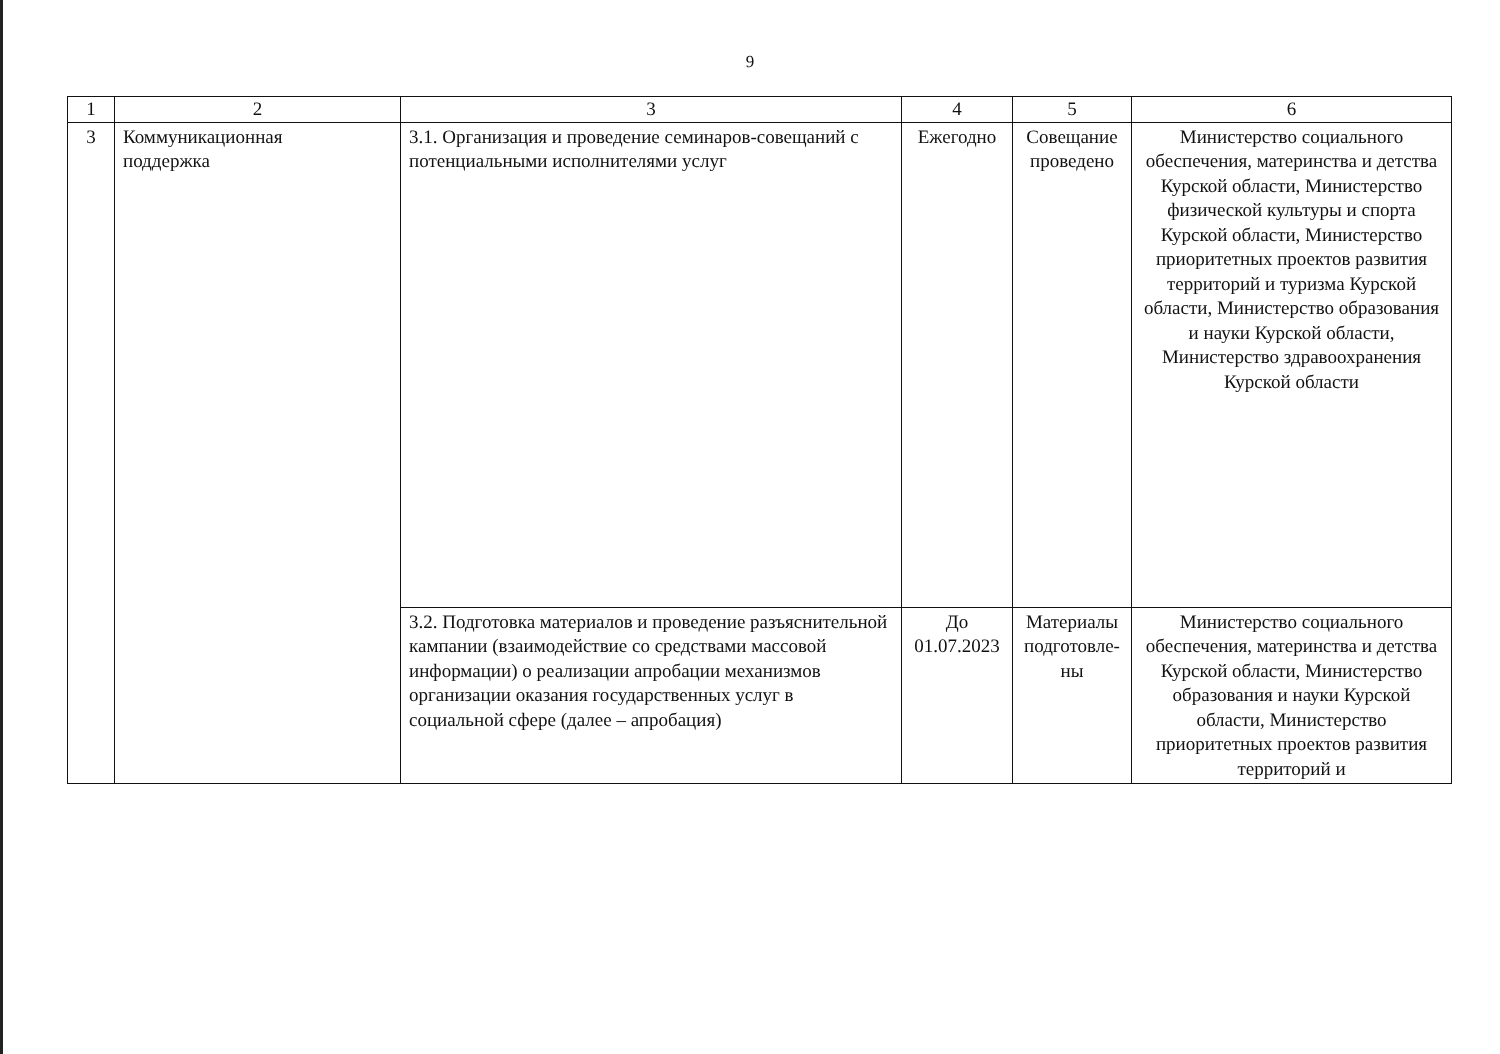9
| 1 | 2 | 3 | 4 | 5 | 6 |
| 3 | Коммуникационная поддержка | 3.1. Организация и проведение семинаров-совещаний с потенциальными исполнителями услуг | Ежегодно | Совещание проведено | Министерство социального обеспечения, материнства и детства Курской области, Министерство физической культуры и спорта Курской области, Министерство приоритетных проектов развития территорий и туризма Курской области, Министерство образования и науки Курской области, Министерство здравоохранения Курской области |
| | | 3.2. Подготовка материалов и проведение разъяснительной кампании (взаимодействие со средствами массовой информации) о реализации апробации механизмов организации оказания государственных услуг в социальной сфере (далее – апробация) | До 01.07.2023 | Материалы подготовле-ны | Министерство социального обеспечения, материнства и детства Курской области, Министерство образования и науки Курской области, Министерство приоритетных проектов развития территорий и |